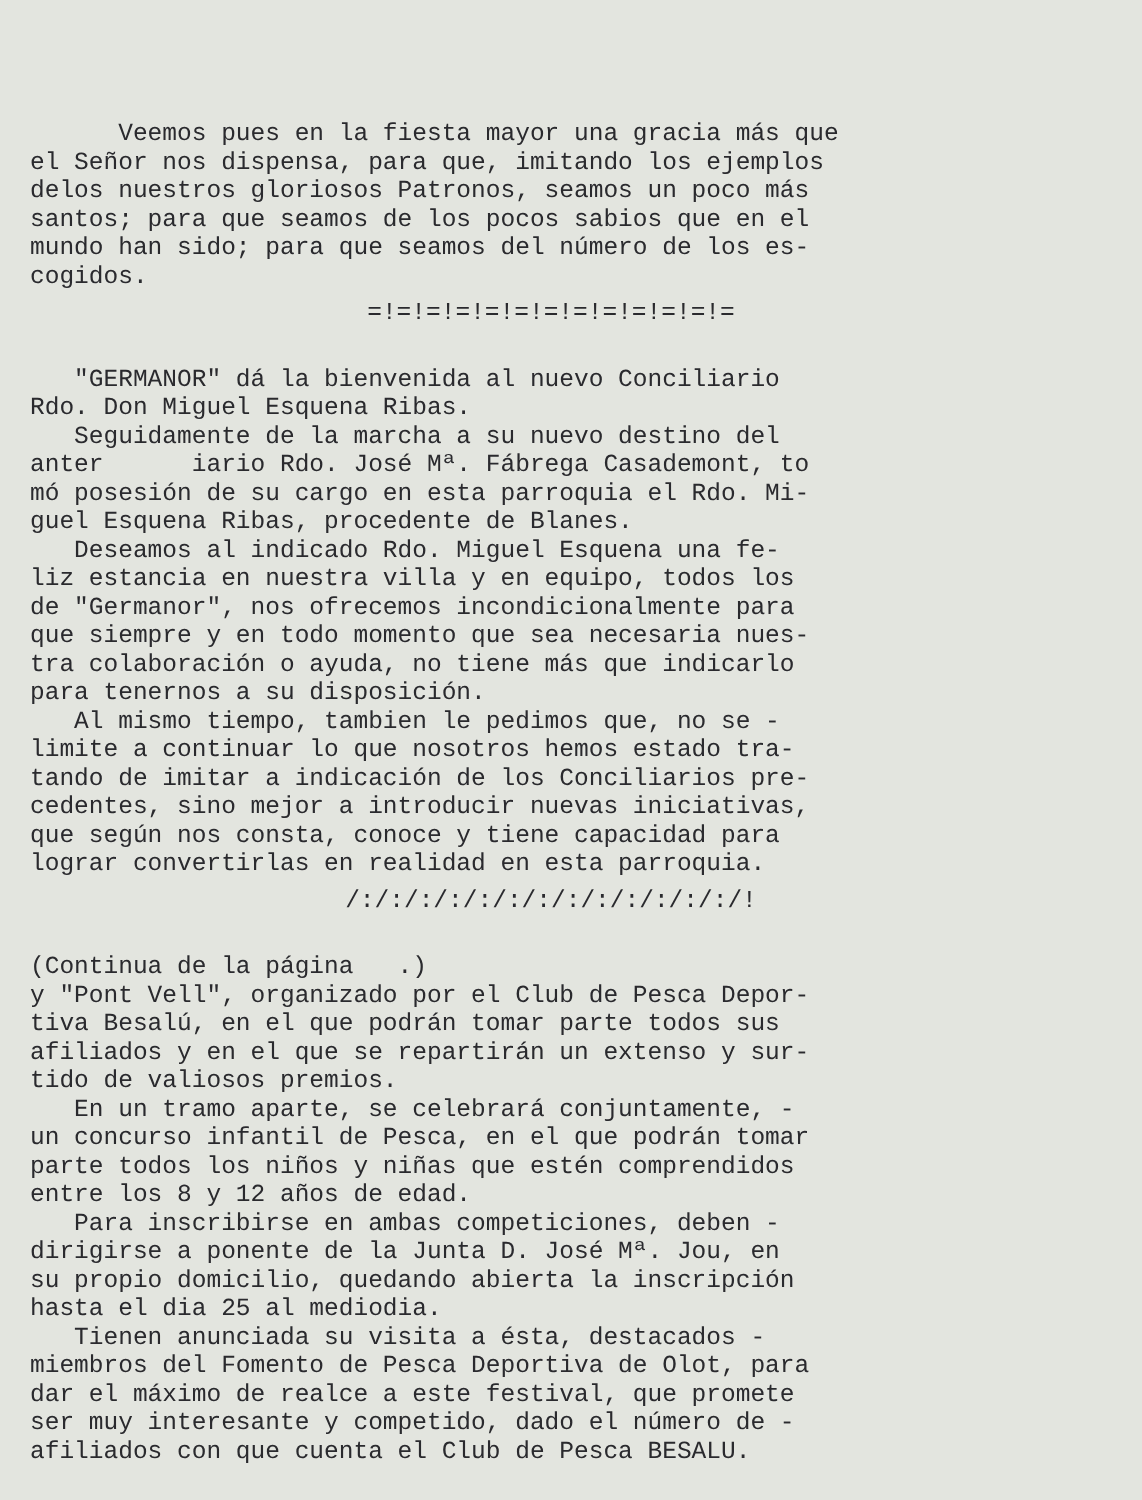Veemos pues en la fiesta mayor una gracia más que el Señor nos dispensa, para que, imitando los ejemplos delos nuestros gloriosos Patronos, seamos un poco más santos; para que seamos de los pocos sabios que en el mundo han sido; para que seamos del número de los es- cogidos.
=!=!=!=!=!=!=!=!=!=!=!=!=
"GERMANOR" dá la bienvenida al nuevo Conciliario Rdo. Don Miguel Esquena Ribas. Seguidamente de la marcha a su nuevo destino del anter iario Rdo. José Mª. Fábrega Casademont, to mó posesión de su cargo en esta parroquia el Rdo. Mi- guel Esquena Ribas, procedente de Blanes. Deseamos al indicado Rdo. Miguel Esquena una fe- liz estancia en nuestra villa y en equipo, todos los de "Germanor", nos ofrecemos incondicionalmente para que siempre y en todo momento que sea necesaria nues- tra colaboración o ayuda, no tiene más que indicarlo para tenernos a su disposición. Al mismo tiempo, tambien le pedimos que, no se - limite a continuar lo que nosotros hemos estado tra- tando de imitar a indicación de los Conciliarios pre- cedentes, sino mejor a introducir nuevas iniciativas, que según nos consta, conoce y tiene capacidad para lograr convertirlas en realidad en esta parroquia.
/:/:/:/:/:/:/:/:/:/:/:/:/:/!
(Continua de la página .) y "Pont Vell", organizado por el Club de Pesca Depor- tiva Besalú, en el que podrán tomar parte todos sus afiliados y en el que se repartirán un extenso y sur- tido de valiosos premios. En un tramo aparte, se celebrará conjuntamente, - un concurso infantil de Pesca, en el que podrán tomar parte todos los niños y niñas que estén comprendidos entre los 8 y 12 años de edad. Para inscribirse en ambas competiciones, deben - dirigirse a ponente de la Junta D. José Mª. Jou, en su propio domicilio, quedando abierta la inscripción hasta el dia 25 al mediodia. Tienen anunciada su visita a ésta, destacados - miembros del Fomento de Pesca Deportiva de Olot, para dar el máximo de realce a este festival, que promete ser muy interesante y competido, dado el número de - afiliados con que cuenta el Club de Pesca BESALU.